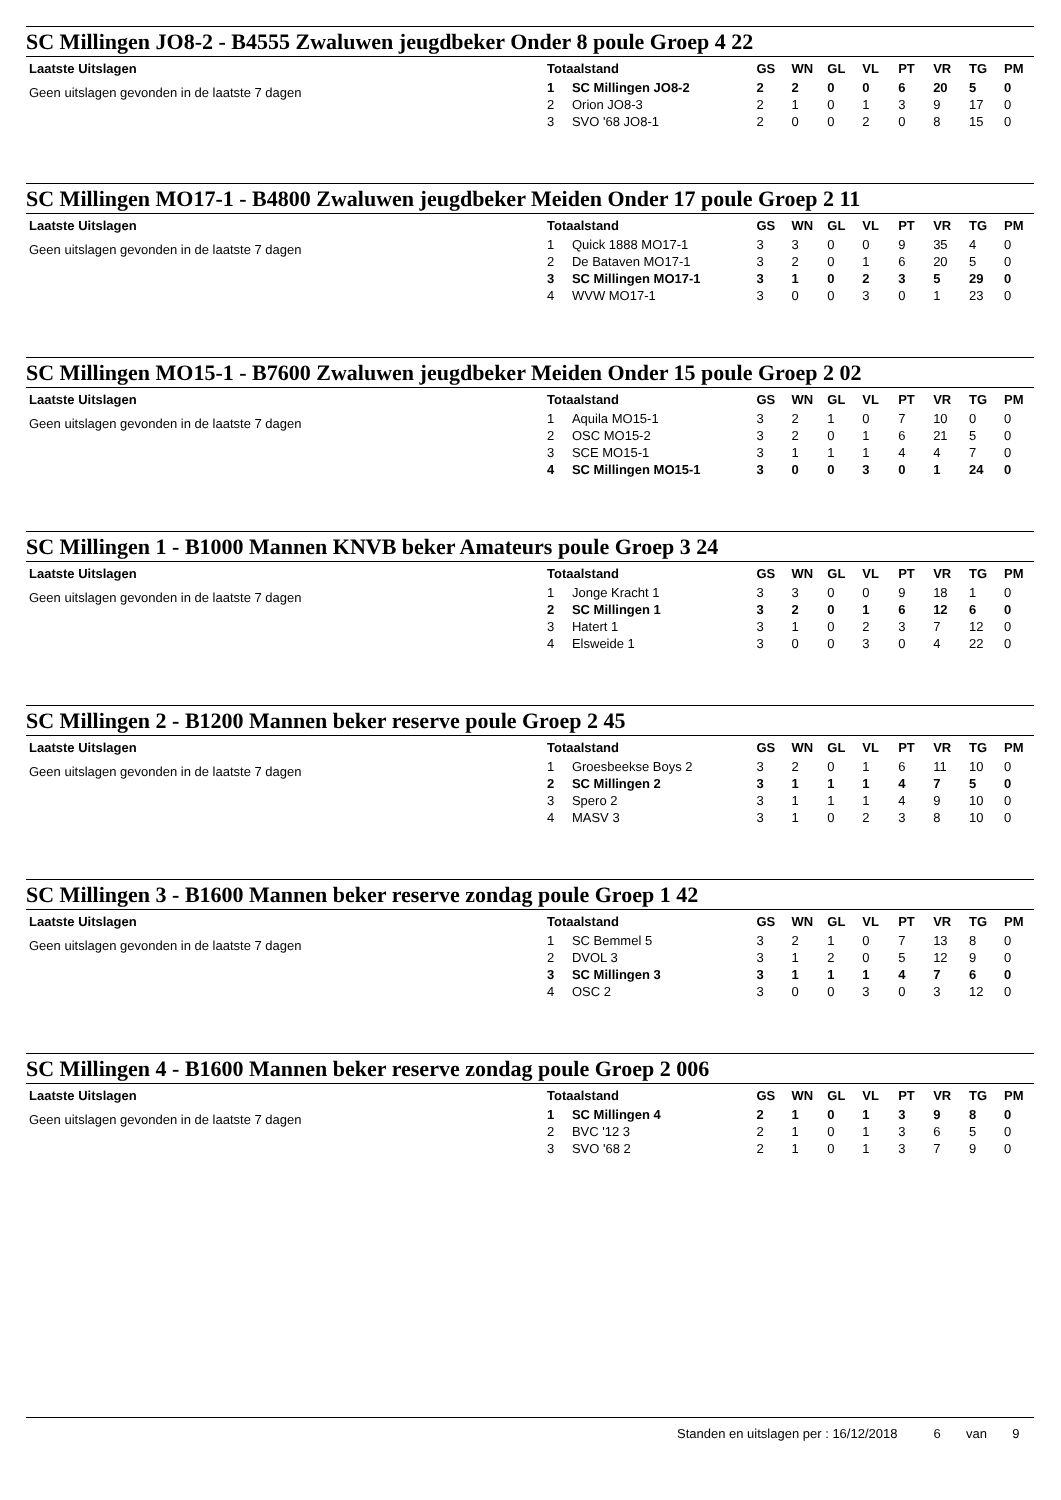SC Millingen JO8-2 - B4555 Zwaluwen jeugdbeker Onder 8 poule Groep 4 22
Laatste Uitslagen
Geen uitslagen gevonden in de laatste 7 dagen
| Totaalstand | | GS | WN | GL | VL | PT | VR | TG | PM |
| --- | --- | --- | --- | --- | --- | --- | --- | --- | --- |
| 1 | SC Millingen JO8-2 | 2 | 2 | 0 | 0 | 6 | 20 | 5 | 0 |
| 2 | Orion JO8-3 | 2 | 1 | 0 | 1 | 3 | 9 | 17 | 0 |
| 3 | SVO '68 JO8-1 | 2 | 0 | 0 | 2 | 0 | 8 | 15 | 0 |
SC Millingen MO17-1 - B4800 Zwaluwen jeugdbeker Meiden Onder 17 poule Groep 2 11
Laatste Uitslagen
Geen uitslagen gevonden in de laatste 7 dagen
| Totaalstand | | GS | WN | GL | VL | PT | VR | TG | PM |
| --- | --- | --- | --- | --- | --- | --- | --- | --- | --- |
| 1 | Quick 1888 MO17-1 | 3 | 3 | 0 | 0 | 9 | 35 | 4 | 0 |
| 2 | De Bataven MO17-1 | 3 | 2 | 0 | 1 | 6 | 20 | 5 | 0 |
| 3 | SC Millingen MO17-1 | 3 | 1 | 0 | 2 | 3 | 5 | 29 | 0 |
| 4 | WVW MO17-1 | 3 | 0 | 0 | 3 | 0 | 1 | 23 | 0 |
SC Millingen MO15-1 - B7600 Zwaluwen jeugdbeker Meiden Onder 15 poule Groep 2 02
Laatste Uitslagen
Geen uitslagen gevonden in de laatste 7 dagen
| Totaalstand | | GS | WN | GL | VL | PT | VR | TG | PM |
| --- | --- | --- | --- | --- | --- | --- | --- | --- | --- |
| 1 | Aquila MO15-1 | 3 | 2 | 1 | 0 | 7 | 10 | 0 | 0 |
| 2 | OSC MO15-2 | 3 | 2 | 0 | 1 | 6 | 21 | 5 | 0 |
| 3 | SCE MO15-1 | 3 | 1 | 1 | 1 | 4 | 4 | 7 | 0 |
| 4 | SC Millingen MO15-1 | 3 | 0 | 0 | 3 | 0 | 1 | 24 | 0 |
SC Millingen 1 - B1000 Mannen KNVB beker Amateurs poule Groep 3 24
Laatste Uitslagen
Geen uitslagen gevonden in de laatste 7 dagen
| Totaalstand | | GS | WN | GL | VL | PT | VR | TG | PM |
| --- | --- | --- | --- | --- | --- | --- | --- | --- | --- |
| 1 | Jonge Kracht 1 | 3 | 3 | 0 | 0 | 9 | 18 | 1 | 0 |
| 2 | SC Millingen 1 | 3 | 2 | 0 | 1 | 6 | 12 | 6 | 0 |
| 3 | Hatert 1 | 3 | 1 | 0 | 2 | 3 | 7 | 12 | 0 |
| 4 | Elsweide 1 | 3 | 0 | 0 | 3 | 0 | 4 | 22 | 0 |
SC Millingen 2 - B1200 Mannen beker reserve poule Groep 2 45
Laatste Uitslagen
Geen uitslagen gevonden in de laatste 7 dagen
| Totaalstand | | GS | WN | GL | VL | PT | VR | TG | PM |
| --- | --- | --- | --- | --- | --- | --- | --- | --- | --- |
| 1 | Groesbeekse Boys 2 | 3 | 2 | 0 | 1 | 6 | 11 | 10 | 0 |
| 2 | SC Millingen 2 | 3 | 1 | 1 | 1 | 4 | 7 | 5 | 0 |
| 3 | Spero 2 | 3 | 1 | 1 | 1 | 4 | 9 | 10 | 0 |
| 4 | MASV 3 | 3 | 1 | 0 | 2 | 3 | 8 | 10 | 0 |
SC Millingen 3 - B1600 Mannen beker reserve zondag poule Groep 1 42
Laatste Uitslagen
Geen uitslagen gevonden in de laatste 7 dagen
| Totaalstand | | GS | WN | GL | VL | PT | VR | TG | PM |
| --- | --- | --- | --- | --- | --- | --- | --- | --- | --- |
| 1 | SC Bemmel 5 | 3 | 2 | 1 | 0 | 7 | 13 | 8 | 0 |
| 2 | DVOL 3 | 3 | 1 | 2 | 0 | 5 | 12 | 9 | 0 |
| 3 | SC Millingen 3 | 3 | 1 | 1 | 1 | 4 | 7 | 6 | 0 |
| 4 | OSC 2 | 3 | 0 | 0 | 3 | 0 | 3 | 12 | 0 |
SC Millingen 4 - B1600 Mannen beker reserve zondag poule Groep 2 006
Laatste Uitslagen
Geen uitslagen gevonden in de laatste 7 dagen
| Totaalstand | | GS | WN | GL | VL | PT | VR | TG | PM |
| --- | --- | --- | --- | --- | --- | --- | --- | --- | --- |
| 1 | SC Millingen 4 | 2 | 1 | 0 | 1 | 3 | 9 | 8 | 0 |
| 2 | BVC '12 3 | 2 | 1 | 0 | 1 | 3 | 6 | 5 | 0 |
| 3 | SVO '68 2 | 2 | 1 | 0 | 1 | 3 | 7 | 9 | 0 |
Standen en uitslagen per : 16/12/2018 6 van 9